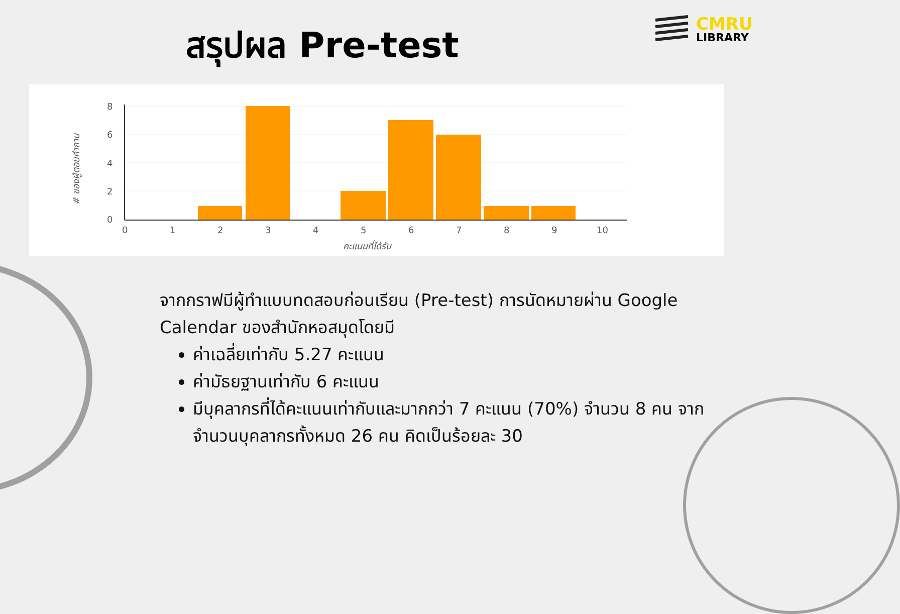สรุปผล Pre-test
CMRU
LIBRARY
8
6
4
2
0
0
1
2
3
4
5
6
7
8
9
10
คะแนนที่ได้รับ
# ของผู้ตอบคำถาม
จากกราฟมีผู้ทำแบบทดสอบก่อนเรียน (Pre-test) การนัดหมายผ่าน Google Calendar ของสำนักหอสมุดโดยมี
ค่าเฉลี่ยเท่ากับ 5.27 คะแนน
ค่ามัธยฐานเท่ากับ 6 คะแนน
มีบุคลากรที่ได้คะแนนเท่ากับและมากกว่า 7 คะแนน (70%) จำนวน 8 คน จากจำนวนบุคลากรทั้งหมด 26 คน คิดเป็นร้อยละ 30